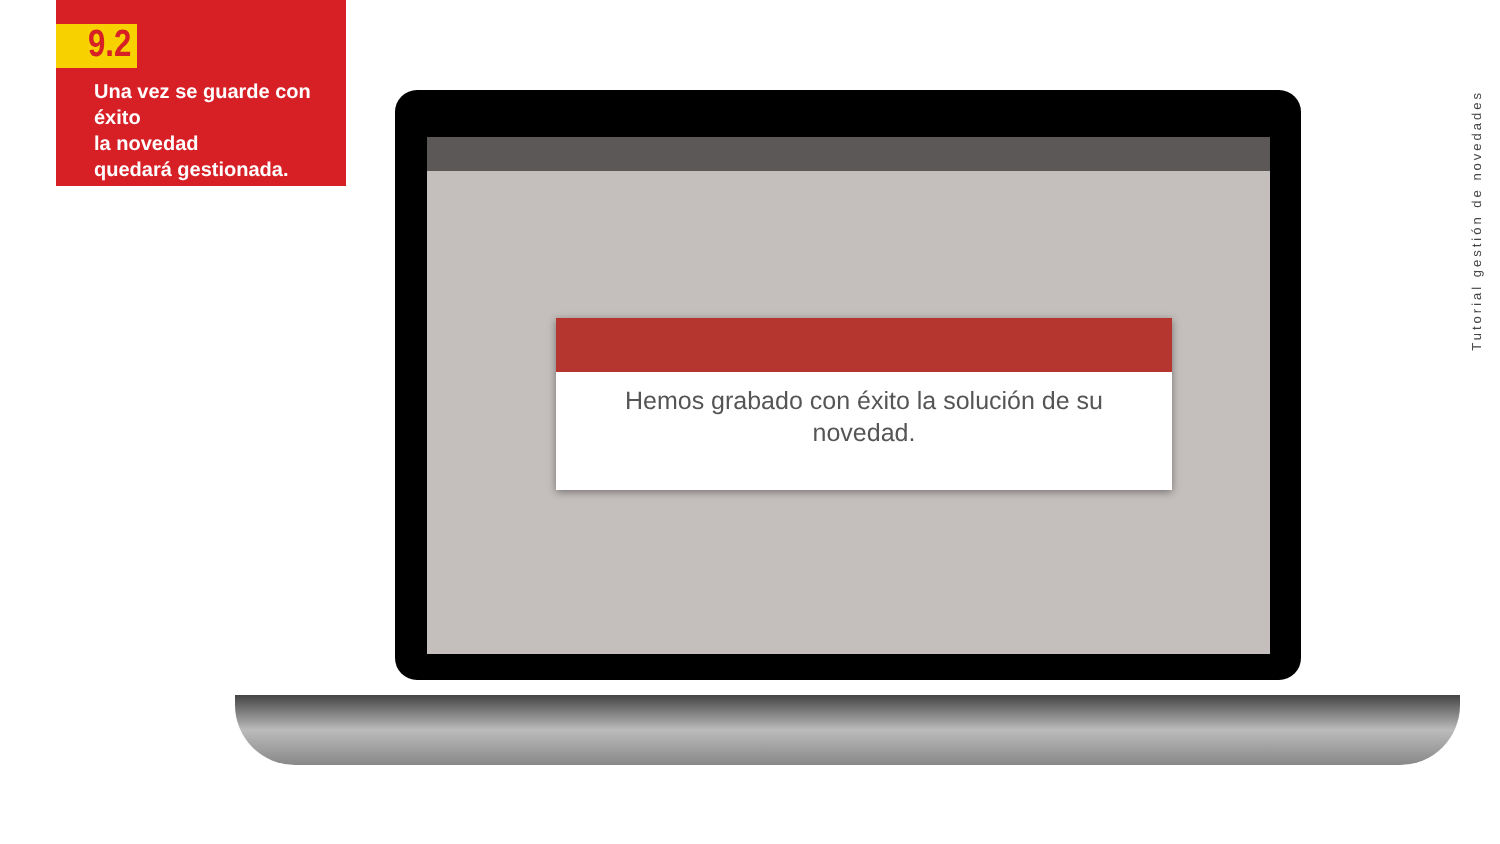9.2
Una vez se guarde con éxito
la novedad
quedará gestionada.
Hemos grabado con éxito la solución de su novedad.
Tutorial gestión de novedades